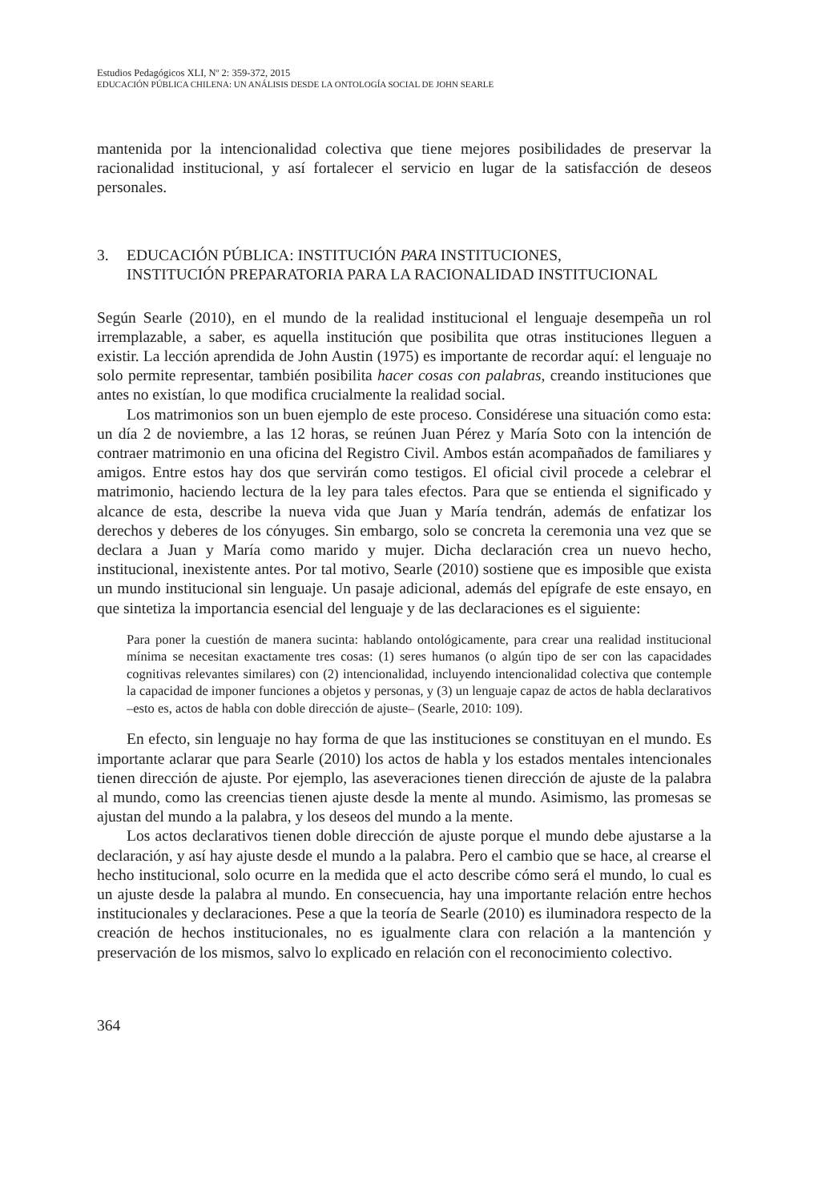Estudios Pedagógicos XLI, Nº 2: 359-372, 2015
EDUCACIÓN PÚBLICA CHILENA: UN ANÁLISIS DESDE LA ONTOLOGÍA SOCIAL DE JOHN SEARLE
mantenida por la intencionalidad colectiva que tiene mejores posibilidades de preservar la racionalidad institucional, y así fortalecer el servicio en lugar de la satisfacción de deseos personales.
3. EDUCACIÓN PÚBLICA: INSTITUCIÓN PARA INSTITUCIONES,
INSTITUCIÓN PREPARATORIA PARA LA RACIONALIDAD INSTITUCIONAL
Según Searle (2010), en el mundo de la realidad institucional el lenguaje desempeña un rol irremplazable, a saber, es aquella institución que posibilita que otras instituciones lleguen a existir. La lección aprendida de John Austin (1975) es importante de recordar aquí: el lenguaje no solo permite representar, también posibilita hacer cosas con palabras, creando instituciones que antes no existían, lo que modifica crucialmente la realidad social.
Los matrimonios son un buen ejemplo de este proceso. Considérese una situación como esta: un día 2 de noviembre, a las 12 horas, se reúnen Juan Pérez y María Soto con la intención de contraer matrimonio en una oficina del Registro Civil. Ambos están acompañados de familiares y amigos. Entre estos hay dos que servirán como testigos. El oficial civil procede a celebrar el matrimonio, haciendo lectura de la ley para tales efectos. Para que se entienda el significado y alcance de esta, describe la nueva vida que Juan y María tendrán, además de enfatizar los derechos y deberes de los cónyuges. Sin embargo, solo se concreta la ceremonia una vez que se declara a Juan y María como marido y mujer. Dicha declaración crea un nuevo hecho, institucional, inexistente antes. Por tal motivo, Searle (2010) sostiene que es imposible que exista un mundo institucional sin lenguaje. Un pasaje adicional, además del epígrafe de este ensayo, en que sintetiza la importancia esencial del lenguaje y de las declaraciones es el siguiente:
Para poner la cuestión de manera sucinta: hablando ontológicamente, para crear una realidad institucional mínima se necesitan exactamente tres cosas: (1) seres humanos (o algún tipo de ser con las capacidades cognitivas relevantes similares) con (2) intencionalidad, incluyendo intencionalidad colectiva que contemple la capacidad de imponer funciones a objetos y personas, y (3) un lenguaje capaz de actos de habla declarativos –esto es, actos de habla con doble dirección de ajuste– (Searle, 2010: 109).
En efecto, sin lenguaje no hay forma de que las instituciones se constituyan en el mundo. Es importante aclarar que para Searle (2010) los actos de habla y los estados mentales intencionales tienen dirección de ajuste. Por ejemplo, las aseveraciones tienen dirección de ajuste de la palabra al mundo, como las creencias tienen ajuste desde la mente al mundo. Asimismo, las promesas se ajustan del mundo a la palabra, y los deseos del mundo a la mente.
Los actos declarativos tienen doble dirección de ajuste porque el mundo debe ajustarse a la declaración, y así hay ajuste desde el mundo a la palabra. Pero el cambio que se hace, al crearse el hecho institucional, solo ocurre en la medida que el acto describe cómo será el mundo, lo cual es un ajuste desde la palabra al mundo. En consecuencia, hay una importante relación entre hechos institucionales y declaraciones. Pese a que la teoría de Searle (2010) es iluminadora respecto de la creación de hechos institucionales, no es igualmente clara con relación a la mantención y preservación de los mismos, salvo lo explicado en relación con el reconocimiento colectivo.
364